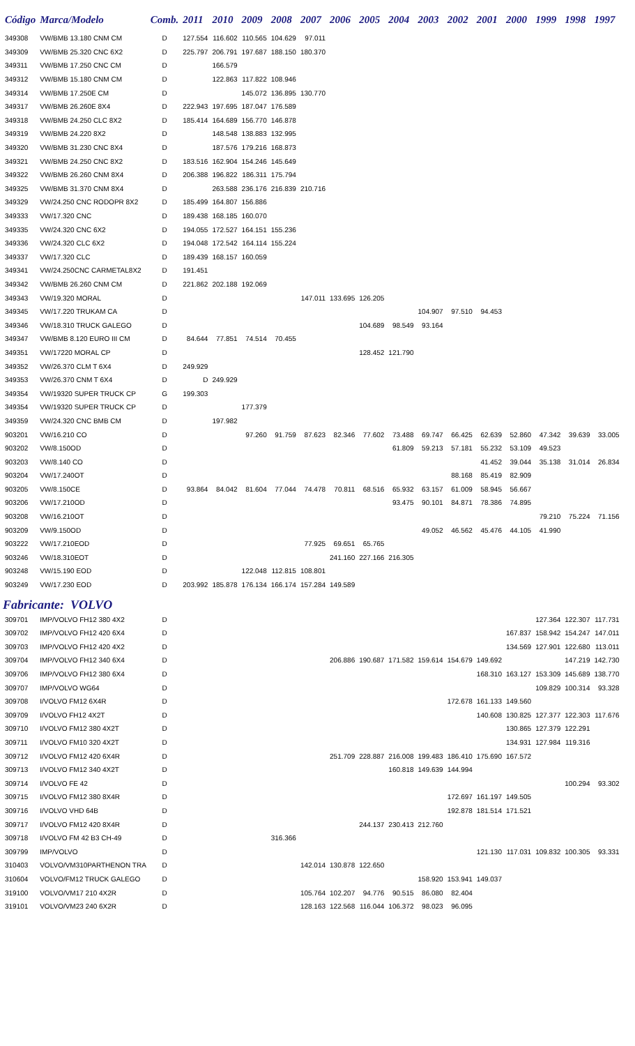| Código | Marca/Modelo | Comb. | 2011 | 2010 | 2009 | 2008 | 2007 | 2006 | 2005 | 2004 | 2003 | 2002 | 2001 | 2000 | 1999 | 1998 | 1997 |
| --- | --- | --- | --- | --- | --- | --- | --- | --- | --- | --- | --- | --- | --- | --- | --- | --- | --- |
| 349308 | VW/BMB 13.180 CNM CM | D | 127.554 | 116.602 | 110.565 | 104.629 | 97.011 | | | | | | | | | | |
| 349309 | VW/BMB 25.320 CNC 6X2 | D | 225.797 | 206.791 | 197.687 | 188.150 | 180.370 | | | | | | | | | | |
| 349311 | VW/BMB 17.250 CNC CM | D | | 166.579 | | | | | | | | | | | | | |
| 349312 | VW/BMB 15.180 CNM CM | D | | 122.863 | 117.822 | 108.946 | | | | | | | | | | | |
| 349314 | VW/BMB 17.250E CM | D | | | 145.072 | 136.895 | 130.770 | | | | | | | | | | |
| 349317 | VW/BMB 26.260E 8X4 | D | 222.943 | 197.695 | 187.047 | 176.589 | | | | | | | | | | | |
| 349318 | VW/BMB 24.250 CLC 8X2 | D | 185.414 | 164.689 | 156.770 | 146.878 | | | | | | | | | | | |
| 349319 | VW/BMB 24.220 8X2 | D | | 148.548 | 138.883 | 132.995 | | | | | | | | | | | |
| 349320 | VW/BMB 31.230 CNC 8X4 | D | | 187.576 | 179.216 | 168.873 | | | | | | | | | | | |
| 349321 | VW/BMB 24.250 CNC 8X2 | D | 183.516 | 162.904 | 154.246 | 145.649 | | | | | | | | | | | |
| 349322 | VW/BMB 26.260 CNM 8X4 | D | 206.388 | 196.822 | 186.311 | 175.794 | | | | | | | | | | | |
| 349325 | VW/BMB 31.370 CNM 8X4 | D | | 263.588 | 236.176 | 216.839 | 210.716 | | | | | | | | | | |
| 349329 | VW/24.250 CNC RODOPR 8X2 | D | 185.499 | 164.807 | 156.886 | | | | | | | | | | | | |
| 349333 | VW/17.320 CNC | D | 189.438 | 168.185 | 160.070 | | | | | | | | | | | | |
| 349335 | VW/24.320 CNC 6X2 | D | 194.055 | 172.527 | 164.151 | 155.236 | | | | | | | | | | | |
| 349336 | VW/24.320 CLC 6X2 | D | 194.048 | 172.542 | 164.114 | 155.224 | | | | | | | | | | | |
| 349337 | VW/17.320 CLC | D | 189.439 | 168.157 | 160.059 | | | | | | | | | | | | |
| 349341 | VW/24.250CNC CARMETAL8X2 | D | 191.451 | | | | | | | | | | | | | | |
| 349342 | VW/BMB 26.260 CNM CM | D | 221.862 | 202.188 | 192.069 | | | | | | | | | | | | |
| 349343 | VW/19.320 MORAL | D | | | | | 147.011 | 133.695 | 126.205 | | | | | | | | |
| 349345 | VW/17.220 TRUKAM CA | D | | | | | | | | | 104.907 | 97.510 | 94.453 | | | | |
| 349346 | VW/18.310 TRUCK GALEGO | D | | | | | | | 104.689 | 98.549 | 93.164 | | | | | | |
| 349347 | VW/BMB 8.120 EURO III CM | D | 84.644 | 77.851 | 74.514 | 70.455 | | | | | | | | | | | |
| 349351 | VW/17220 MORAL CP | D | | | | | | | 128.452 | 121.790 | | | | | | | |
| 349352 | VW/26.370 CLM T 6X4 | D | 249.929 | | | | | | | | | | | | | | |
| 349353 | VW/26.370 CNM T 6X4 | D | D | 249.929 | | | | | | | | | | | | | |
| 349354 | VW/19320 SUPER TRUCK CP | G | 199.303 | | | | | | | | | | | | | | |
| 349354 | VW/19320 SUPER TRUCK CP | D | | | 177.379 | | | | | | | | | | | | |
| 349359 | VW/24.320 CNC BMB CM | D | | 197.982 | | | | | | | | | | | | | |
| 903201 | VW/16.210 CO | D | | | 97.260 | 91.759 | 87.623 | 82.346 | 77.602 | 73.488 | 69.747 | 66.425 | 62.639 | 52.860 | 47.342 | 39.639 | 33.005 |
| 903202 | VW/8.150OD | D | | | | | | | | 61.809 | 59.213 | 57.181 | 55.232 | 53.109 | 49.523 | | |
| 903203 | VW/8.140 CO | D | | | | | | | | | | | 41.452 | 39.044 | 35.138 | 31.014 | 26.834 |
| 903204 | VW/17.240OT | D | | | | | | | | | | 88.168 | 85.419 | 82.909 | | | |
| 903205 | VW/8.150CE | D | 93.864 | 84.042 | 81.604 | 77.044 | 74.478 | 70.811 | 68.516 | 65.932 | 63.157 | 61.009 | 58.945 | 56.667 | | | |
| 903206 | VW/17.210OD | D | | | | | | | | 93.475 | 90.101 | 84.871 | 78.386 | 74.895 | | | |
| 903208 | VW/16.210OT | D | | | | | | | | | | | | | 79.210 | 75.224 | 71.156 |
| 903209 | VW/9.150OD | D | | | | | | | | | 49.052 | 46.562 | 45.476 | 44.105 | 41.990 | | |
| 903222 | VW/17.210EOD | D | | | | | 77.925 | 69.651 | 65.765 | | | | | | | | |
| 903246 | VW/18.310EOT | D | | | | | | 241.160 | 227.166 | 216.305 | | | | | | | |
| 903248 | VW/15.190 EOD | D | | | 122.048 | 112.815 | 108.801 | | | | | | | | | | |
| 903249 | VW/17.230 EOD | D | 203.992 | 185.878 | 176.134 | 166.174 | 157.284 | 149.589 | | | | | | | | | |
| Fabricante: VOLVO | | | | | | | | | | | | | | | | | |
| 309701 | IMP/VOLVO FH12 380 4X2 | D | | | | | | | | | | | | | 127.364 | 122.307 | 117.731 |
| 309702 | IMP/VOLVO FH12 420 6X4 | D | | | | | | | | | | | | 167.837 | 158.942 | 154.247 | 147.011 |
| 309703 | IMP/VOLVO FH12 420 4X2 | D | | | | | | | | | | | | 134.569 | 127.901 | 122.680 | 113.011 |
| 309704 | IMP/VOLVO FH12 340 6X4 | D | | | | | | 206.886 | 190.687 | 171.582 | 159.614 | 154.679 | 149.692 | | | 147.219 | 142.730 |
| 309706 | IMP/VOLVO FH12 380 6X4 | D | | | | | | | | | | | 168.310 | 163.127 | 153.309 | 145.689 | 138.770 |
| 309707 | IMP/VOLVO WG64 | D | | | | | | | | | | | | | 109.829 | 100.314 | 93.328 |
| 309708 | I/VOLVO FM12 6X4R | D | | | | | | | | | | 172.678 | 161.133 | 149.560 | | | |
| 309709 | I/VOLVO FH12 4X2T | D | | | | | | | | | | | 140.608 | 130.825 | 127.377 | 122.303 | 117.676 |
| 309710 | I/VOLVO FM12 380 4X2T | D | | | | | | | | | | | | 130.865 | 127.379 | 122.291 | |
| 309711 | I/VOLVO FM10 320 4X2T | D | | | | | | | | | | | | 134.931 | 127.984 | 119.316 | |
| 309712 | I/VOLVO FM12 420 6X4R | D | | | | | | 251.709 | 228.887 | 216.008 | 199.483 | 186.410 | 175.690 | 167.572 | | | |
| 309713 | I/VOLVO FM12 340 4X2T | D | | | | | | | | 160.818 | 149.639 | 144.994 | | | | | |
| 309714 | I/VOLVO FE 42 | D | | | | | | | | | | | | | | 100.294 | 93.302 |
| 309715 | I/VOLVO FM12 380 8X4R | D | | | | | | | | | | 172.697 | 161.197 | 149.505 | | | |
| 309716 | I/VOLVO VHD 64B | D | | | | | | | | | | 192.878 | 181.514 | 171.521 | | | |
| 309717 | I/VOLVO FM12 420 8X4R | D | | | | | | | 244.137 | 230.413 | 212.760 | | | | | | |
| 309718 | I/VOLVO FM 42 B3 CH-49 | D | | | | 316.366 | | | | | | | | | | | |
| 309799 | IMP/VOLVO | D | | | | | | | | | | | 121.130 | 117.031 | 109.832 | 100.305 | 93.331 |
| 310403 | VOLVO/VM310PARTHENON TRA | D | | | | | 142.014 | 130.878 | 122.650 | | | | | | | | |
| 310604 | VOLVO/FM12 TRUCK GALEGO | D | | | | | | | | | 158.920 | 153.941 | 149.037 | | | | |
| 319100 | VOLVO/VM17 210 4X2R | D | | | | | 105.764 | 102.207 | 94.776 | 90.515 | 86.080 | 82.404 | | | | | |
| 319101 | VOLVO/VM23 240 6X2R | D | | | | | 128.163 | 122.568 | 116.044 | 106.372 | 98.023 | 96.095 | | | | | |